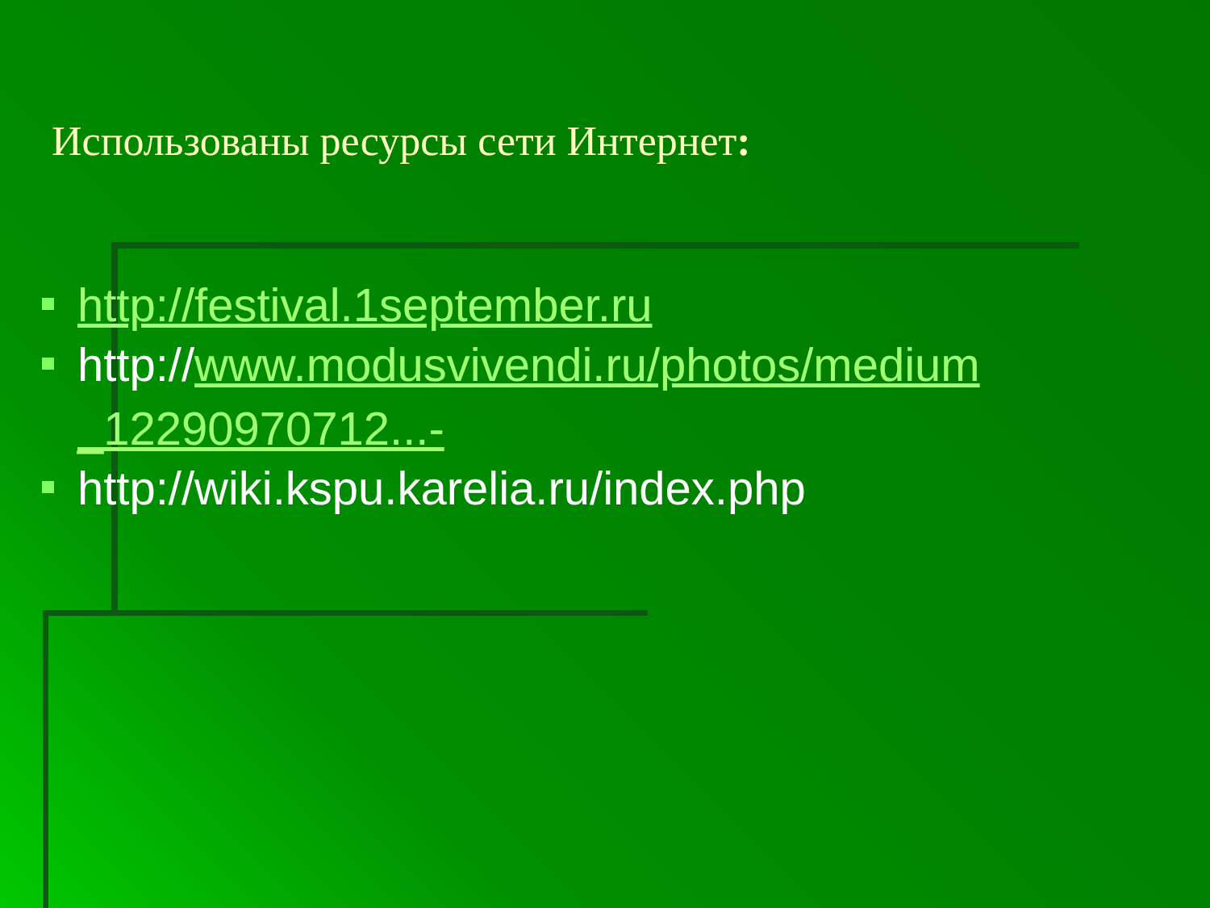Использованы ресурсы сети Интернет:
http://festival.1september.ru
http://www.modusvivendi.ru/photos/medium _12290970712...-
http://wiki.kspu.karelia.ru/index.php